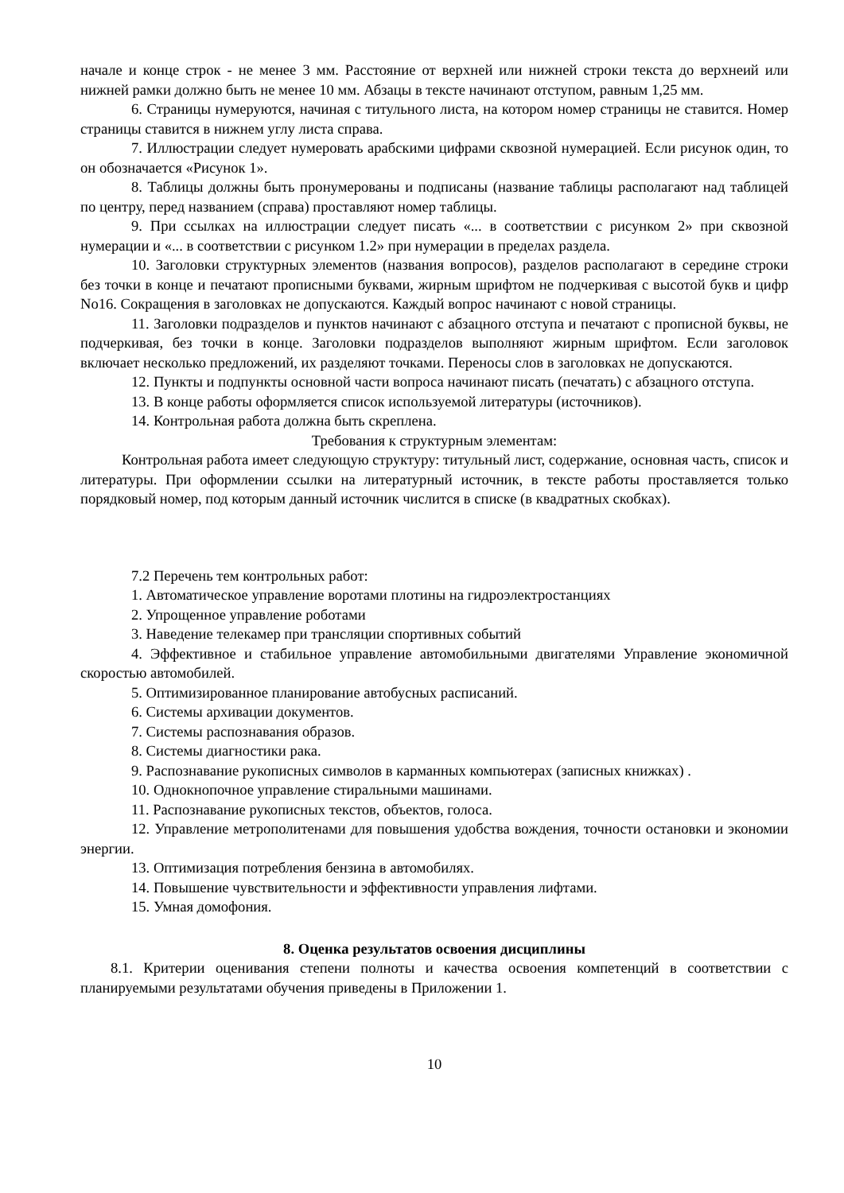начале и конце строк - не менее 3 мм. Расстояние от верхней или нижней строки текста до верхнеий или нижней рамки должно быть не менее 10 мм. Абзацы в тексте начинают отступом, равным 1,25 мм.
6. Страницы нумеруются, начиная с титульного листа, на котором номер страницы не ставится. Номер страницы ставится в нижнем углу листа справа.
7. Иллюстрации следует нумеровать арабскими цифрами сквозной нумерацией. Если рисунок один, то он обозначается «Рисунок 1».
8. Таблицы должны быть пронумерованы и подписаны (название таблицы располагают над таблицей по центру, перед названием (справа) проставляют номер таблицы.
9. При ссылках на иллюстрации следует писать «... в соответствии с рисунком 2» при сквозной нумерации и «... в соответствии с рисунком 1.2» при нумерации в пределах раздела.
10. Заголовки структурных элементов (названия вопросов), разделов располагают в середине строки без точки в конце и печатают прописными буквами, жирным шрифтом не подчеркивая с высотой букв и цифр No16. Сокращения в заголовках не допускаются. Каждый вопрос начинают с новой страницы.
11. Заголовки подразделов и пунктов начинают с абзацного отступа и печатают с прописной буквы, не подчеркивая, без точки в конце. Заголовки подразделов выполняют жирным шрифтом. Если заголовок включает несколько предложений, их разделяют точками. Переносы слов в заголовках не допускаются.
12. Пункты и подпункты основной части вопроса начинают писать (печатать) с абзацного отступа.
13. В конце работы оформляется список используемой литературы (источников).
14. Контрольная работа должна быть скреплена.
Требования к структурным элементам:
Контрольная работа имеет следующую структуру: титульный лист, содержание, основная часть, список и литературы. При оформлении ссылки на литературный источник, в тексте работы проставляется только порядковый номер, под которым данный источник числится в списке (в квадратных скобках).
7.2 Перечень тем контрольных работ:
1. Автоматическое управление воротами плотины на гидроэлектростанциях
2. Упрощенное управление роботами
3. Наведение телекамер при трансляции спортивных событий
4. Эффективное и стабильное управление автомобильными двигателями Управление экономичной скоростью автомобилей.
5. Оптимизированное планирование автобусных расписаний.
6. Системы архивации документов.
7. Системы распознавания образов.
8. Системы диагностики рака.
9. Распознавание рукописных символов в карманных компьютерах (записных книжках) .
10. Однокнопочное управление стиральными машинами.
11. Распознавание рукописных текстов, объектов, голоса.
12. Управление метрополитенами для повышения удобства вождения, точности остановки и экономии энергии.
13. Оптимизация потребления бензина в автомобилях.
14. Повышение чувствительности и эффективности управления лифтами.
15. Умная домофония.
8. Оценка результатов освоения дисциплины
8.1. Критерии оценивания степени полноты и качества освоения компетенций в соответствии с планируемыми результатами обучения приведены в Приложении 1.
10